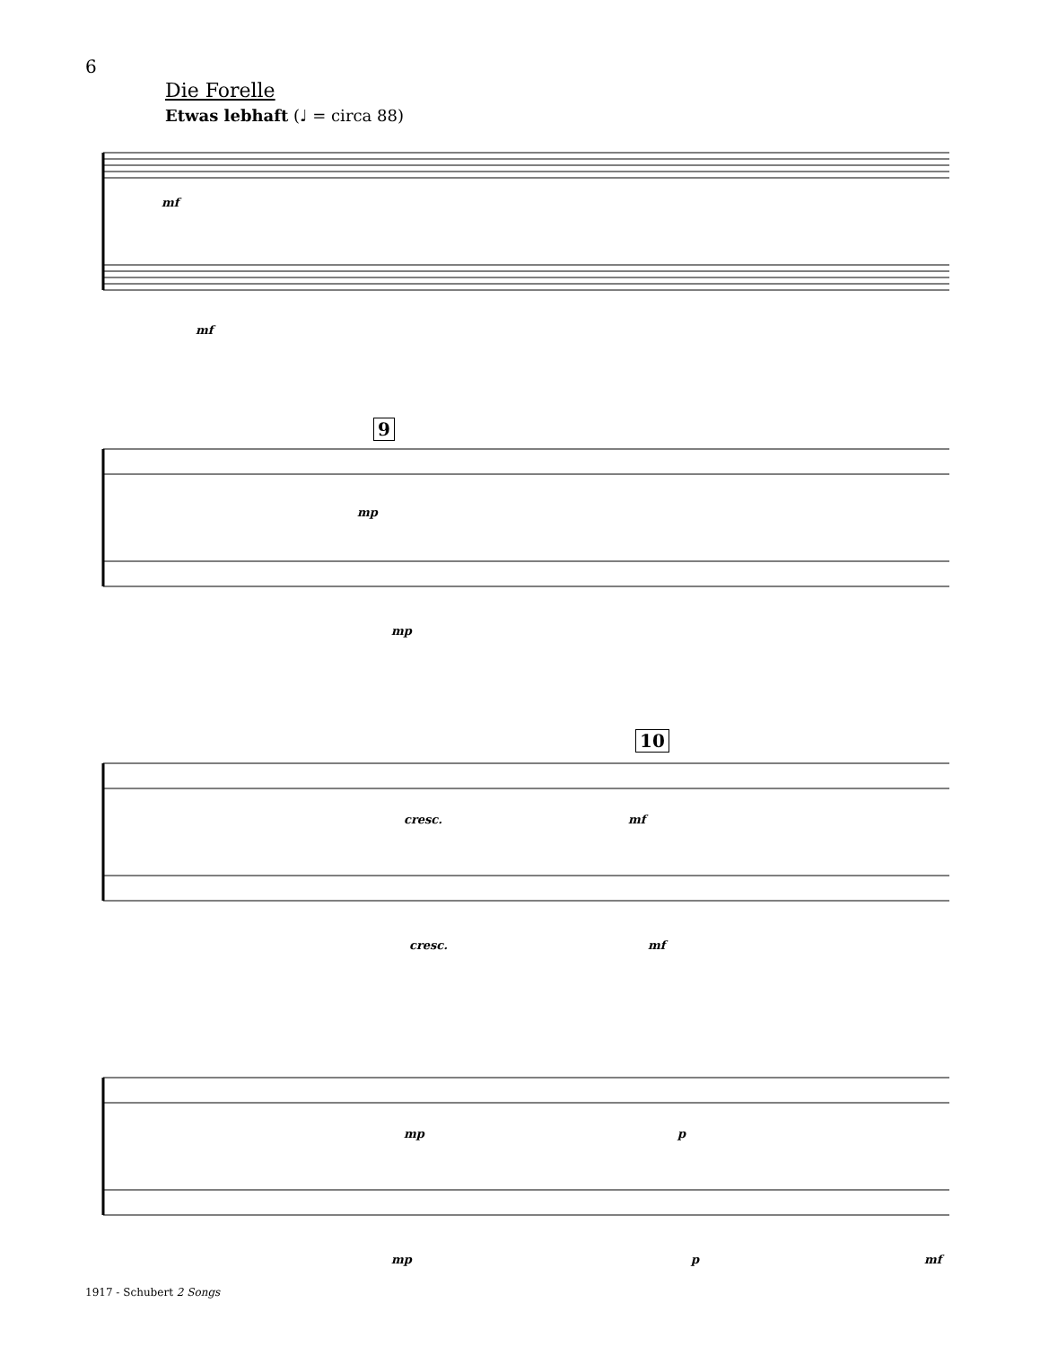6
Die Forelle
Etwas lebhaft (♩ = circa 88)
mf
mf
9
mp
mp
10
cresc. mf
cresc. mf
mp p
mp p mf
1917 - Schubert 2 Songs